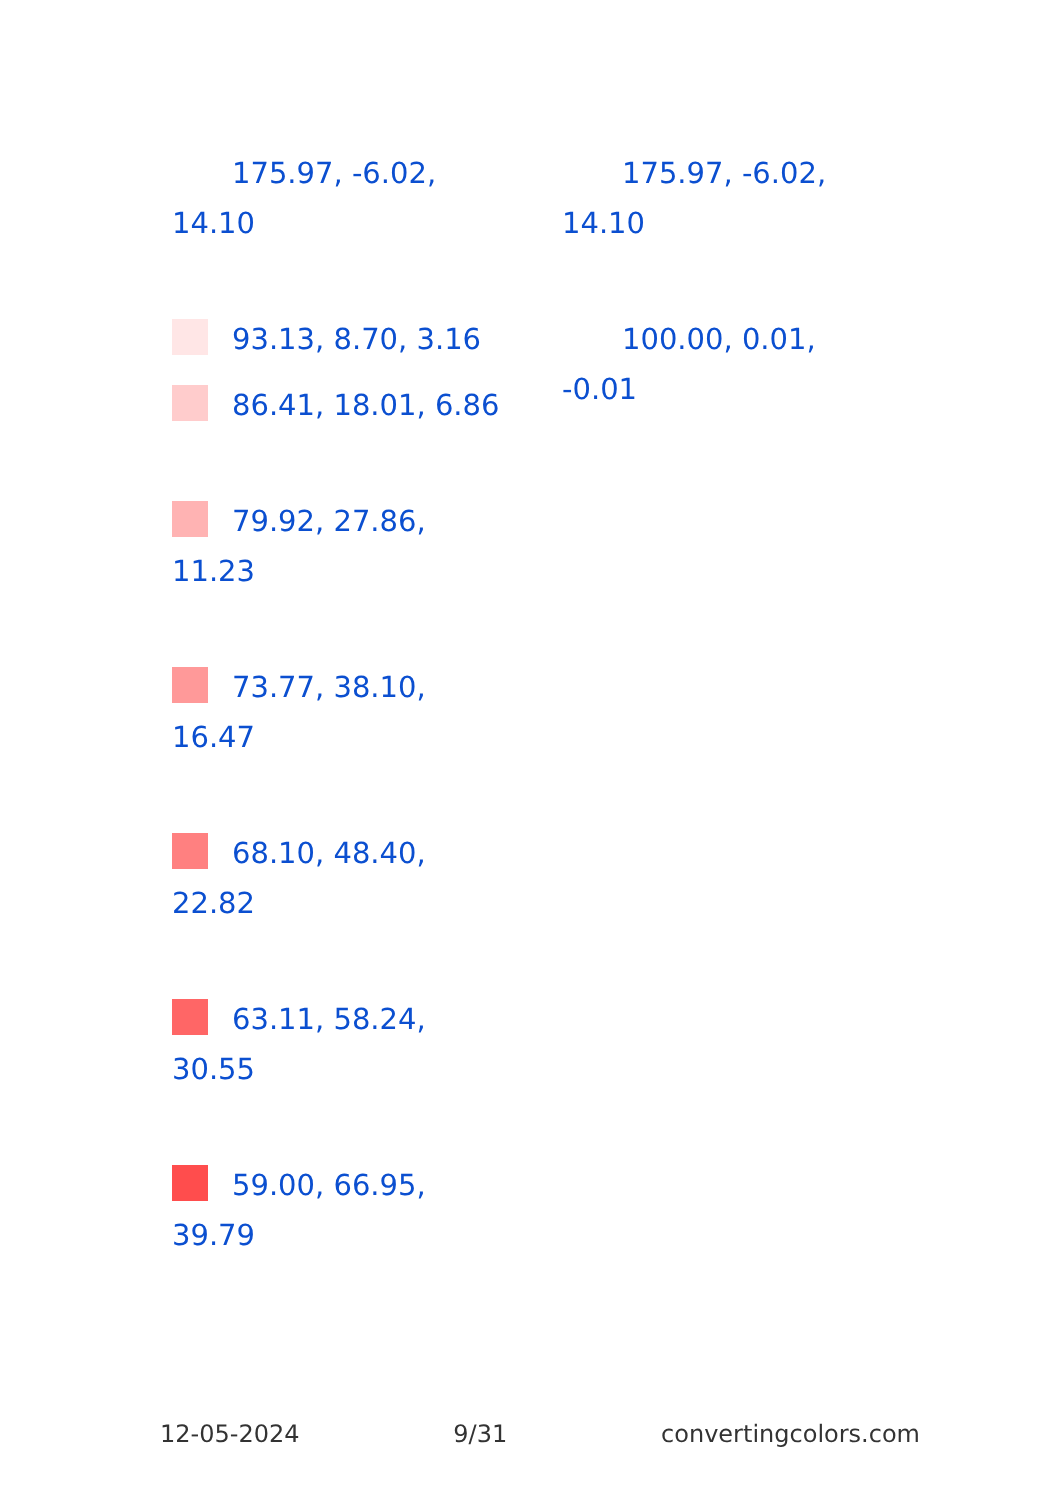175.97, -6.02, 14.10
93.13, 8.70, 3.16
86.41, 18.01, 6.86
79.92, 27.86, 11.23
73.77, 38.10, 16.47
68.10, 48.40, 22.82
63.11, 58.24, 30.55
59.00, 66.95, 39.79
175.97, -6.02, 14.10
100.00, 0.01, -0.01
12-05-2024 9/31 convertingcolors.com